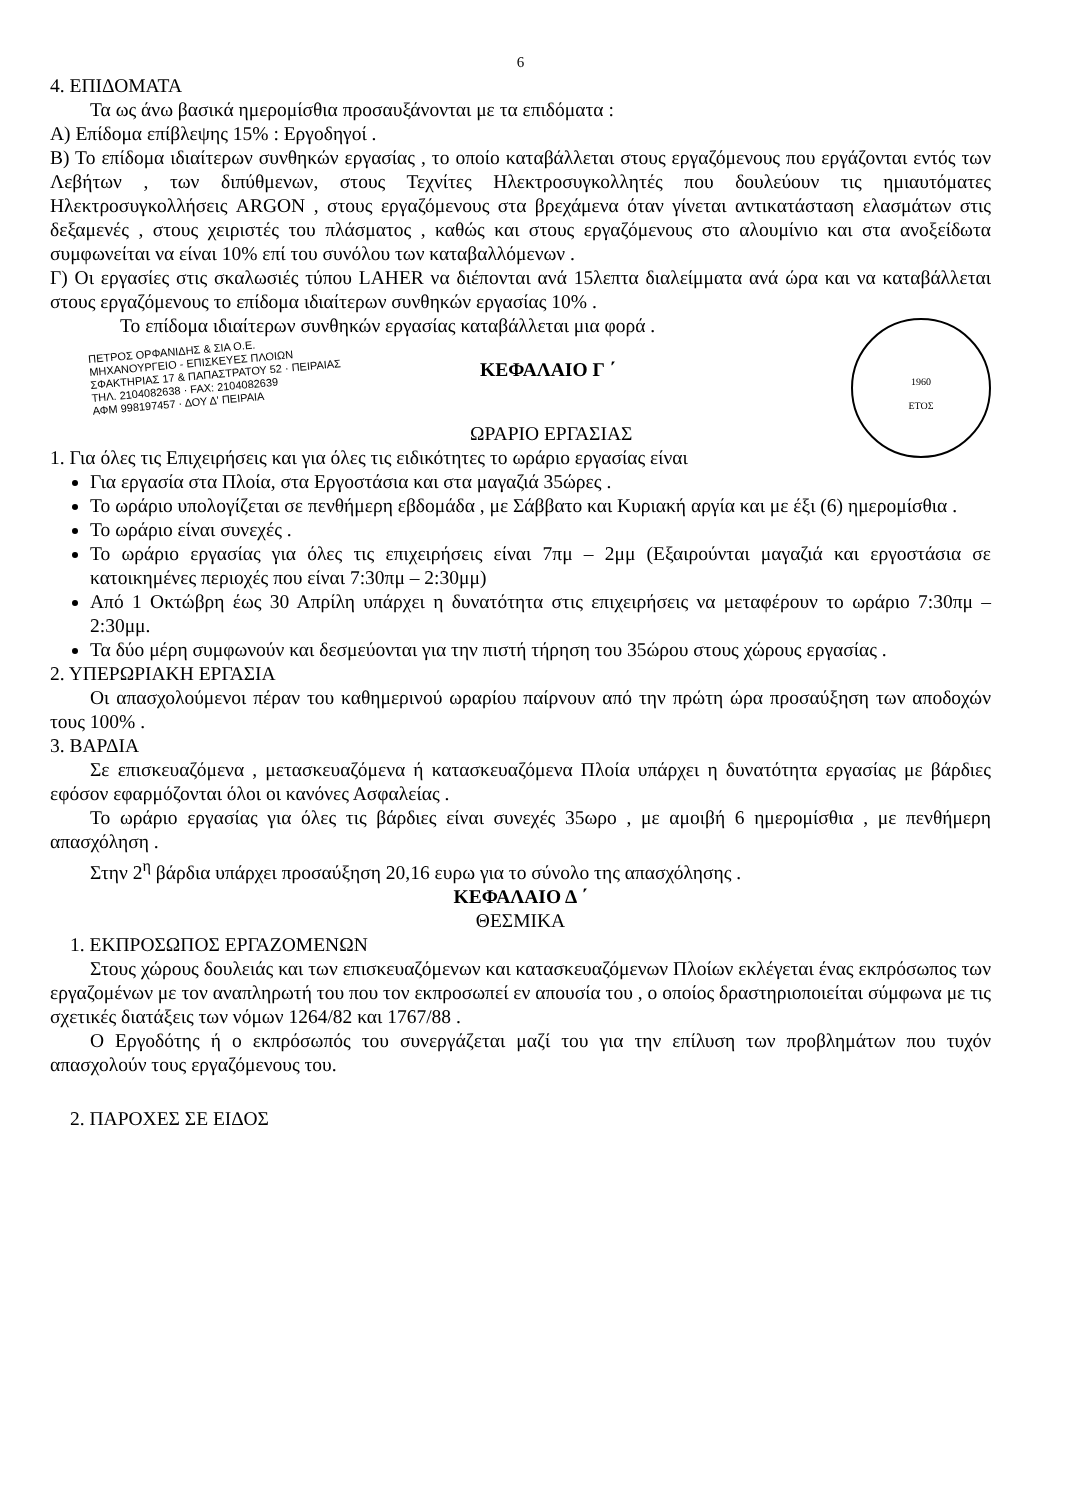6
4. ΕΠΙΔΟΜΑΤΑ
Τα ως άνω βασικά ημερομίσθια προσαυξάνονται με τα επιδόματα :
Α) Επίδομα επίβλεψης 15% : Εργοδηγοί .
Β) Το επίδομα ιδιαίτερων συνθηκών εργασίας , το οποίο καταβάλλεται στους εργαζόμενους που εργάζονται εντός των Λεβήτων , των διπύθμενων, στους Τεχνίτες Ηλεκτροσυγκολλητές που δουλεύουν τις ημιαυτόματες Ηλεκτροσυγκολλήσεις ARGON , στους εργαζόμενους στα βρεχάμενα όταν γίνεται αντικατάσταση ελασμάτων στις δεξαμενές , στους χειριστές του πλάσματος , καθώς και στους εργαζόμενους στο αλουμίνιο και στα ανοξείδωτα συμφωνείται να είναι 10% επί του συνόλου των καταβαλλόμενων .
Γ) Οι εργασίες στις σκαλωσιές τύπου LAHER να διέπονται ανά 15λεπτα διαλείμματα ανά ώρα και να καταβάλλεται στους εργαζόμενους το επίδομα ιδιαίτερων συνθηκών εργασίας 10% .
Το επίδομα ιδιαίτερων συνθηκών εργασίας καταβάλλεται μια φορά .
1960
ΕΤΟΣ
ΠΕΤΡΟΣ ΟΡΦΑΝΙΔΗΣ & ΣΙΑ Ο.Ε.
ΜΗΧΑΝΟΥΡΓΕΙΟ - ΕΠΙΣΚΕΥΕΣ ΠΛΟΙΩΝ
ΣΦΑΚΤΗΡΙΑΣ 17 & ΠΑΠΑΣΤΡΑΤΟΥ 52 · ΠΕΙΡΑΙΑΣ
ΤΗΛ. 2104082638 · FAX: 2104082639
ΑΦΜ 998197457 · ΔΟΥ Δ' ΠΕΙΡΑΙΑ
ΚΕΦΑΛΑΙΟ Γ ΄
ΩΡΑΡΙΟ ΕΡΓΑΣΙΑΣ
1. Για όλες τις Επιχειρήσεις και για όλες τις ειδικότητες το ωράριο εργασίας είναι
Για εργασία στα Πλοία, στα Εργοστάσια και στα μαγαζιά 35ώρες .
Το ωράριο υπολογίζεται σε πενθήμερη εβδομάδα , με Σάββατο και Κυριακή αργία και με έξι (6) ημερομίσθια .
Το ωράριο είναι συνεχές .
Το ωράριο εργασίας για όλες τις επιχειρήσεις είναι 7πμ – 2μμ (Εξαιρούνται μαγαζιά και εργοστάσια σε κατοικημένες περιοχές που είναι 7:30πμ – 2:30μμ)
Από 1 Οκτώβρη έως 30 Απρίλη υπάρχει η δυνατότητα στις επιχειρήσεις να μεταφέρουν το ωράριο 7:30πμ – 2:30μμ.
Τα δύο μέρη συμφωνούν και δεσμεύονται για την πιστή τήρηση του 35ώρου στους χώρους εργασίας .
2. ΥΠΕΡΩΡΙΑΚΗ ΕΡΓΑΣΙΑ
Οι απασχολούμενοι πέραν του καθημερινού ωραρίου παίρνουν από την πρώτη ώρα προσαύξηση των αποδοχών τους 100% .
3. ΒΑΡΔΙΑ
Σε επισκευαζόμενα , μετασκευαζόμενα ή κατασκευαζόμενα Πλοία υπάρχει η δυνατότητα εργασίας με βάρδιες εφόσον εφαρμόζονται όλοι οι κανόνες Ασφαλείας .
Το ωράριο εργασίας για όλες τις βάρδιες είναι συνεχές 35ωρο , με αμοιβή 6 ημερομίσθια , με πενθήμερη απασχόληση .
Στην 2<sup>η</sup> βάρδια υπάρχει προσαύξηση 20,16 ευρω για το σύνολο της απασχόλησης .
ΚΕΦΑΛΑΙΟ Δ ΄
ΘΕΣΜΙΚΑ
1. ΕΚΠΡΟΣΩΠΟΣ ΕΡΓΑΖΟΜΕΝΩΝ
Στους χώρους δουλειάς και των επισκευαζόμενων και κατασκευαζόμενων Πλοίων εκλέγεται ένας εκπρόσωπος των εργαζομένων με τον αναπληρωτή του που τον εκπροσωπεί εν απουσία του , ο οποίος δραστηριοποιείται σύμφωνα με τις σχετικές διατάξεις των νόμων 1264/82 και 1767/88 .
Ο Εργοδότης ή ο εκπρόσωπός του συνεργάζεται μαζί του για την επίλυση των προβλημάτων που τυχόν απασχολούν τους εργαζόμενους του.
2. ΠΑΡΟΧΕΣ ΣΕ ΕΙΔΟΣ